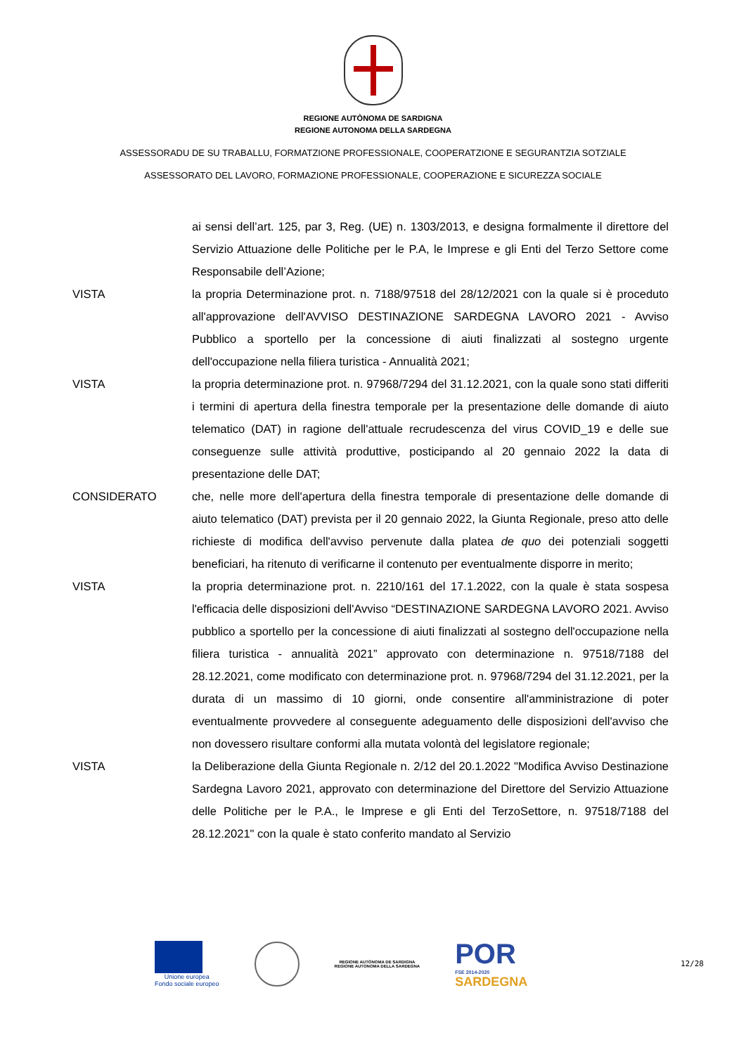REGIONE AUTÒNOMA DE SARDIGNA
REGIONE AUTONOMA DELLA SARDEGNA
ASSESSORADU DE SU TRABALLU, FORMATZIONE PROFESSIONALE, COOPERATZIONE E SEGURANTZIA SOTZIALE
ASSESSORATO DEL LAVORO, FORMAZIONE PROFESSIONALE, COOPERAZIONE E SICUREZZA SOCIALE
ai sensi dell’art. 125, par 3, Reg. (UE) n. 1303/2013, e designa formalmente il direttore del Servizio Attuazione delle Politiche per le P.A, le Imprese e gli Enti del Terzo Settore come Responsabile dell’Azione;
VISTA la propria Determinazione prot. n. 7188/97518 del 28/12/2021 con la quale si è proceduto all'approvazione dell'AVVISO DESTINAZIONE SARDEGNA LAVORO 2021 - Avviso Pubblico a sportello per la concessione di aiuti finalizzati al sostegno urgente dell'occupazione nella filiera turistica - Annualità 2021;
VISTA la propria determinazione prot. n. 97968/7294 del 31.12.2021, con la quale sono stati differiti i termini di apertura della finestra temporale per la presentazione delle domande di aiuto telematico (DAT) in ragione dell'attuale recrudescenza del virus COVID_19 e delle sue conseguenze sulle attività produttive, posticipando al 20 gennaio 2022 la data di presentazione delle DAT;
CONSIDERATO che, nelle more dell'apertura della finestra temporale di presentazione delle domande di aiuto telematico (DAT) prevista per il 20 gennaio 2022, la Giunta Regionale, preso atto delle richieste di modifica dell'avviso pervenute dalla platea de quo dei potenziali soggetti beneficiari, ha ritenuto di verificarne il contenuto per eventualmente disporre in merito;
VISTA la propria determinazione prot. n. 2210/161 del 17.1.2022, con la quale è stata sospesa l'efficacia delle disposizioni dell'Avviso “DESTINAZIONE SARDEGNA LAVORO 2021. Avviso pubblico a sportello per la concessione di aiuti finalizzati al sostegno dell'occupazione nella filiera turistica - annualità 2021” approvato con determinazione n. 97518/7188 del 28.12.2021, come modificato con determinazione prot. n. 97968/7294 del 31.12.2021, per la durata di un massimo di 10 giorni, onde consentire all'amministrazione di poter eventualmente provvedere al conseguente adeguamento delle disposizioni dell'avviso che non dovessero risultare conformi alla mutata volontà del legislatore regionale;
VISTA la Deliberazione della Giunta Regionale n. 2/12 del 20.1.2022 "Modifica Avviso Destinazione Sardegna Lavoro 2021, approvato con determinazione del Direttore del Servizio Attuazione delle Politiche per le P.A., le Imprese e gli Enti del TerzoSettore, n. 97518/7188 del 28.12.2021" con la quale è stato conferito mandato al Servizio
Unione europea
Fondo sociale europeo
REGIONE AUTÒNOMA DE SARDIGNA
REGIONE AUTONOMA DELLA SARDEGNA
POR
FSE 2014-2020
SARDEGNA
12/28